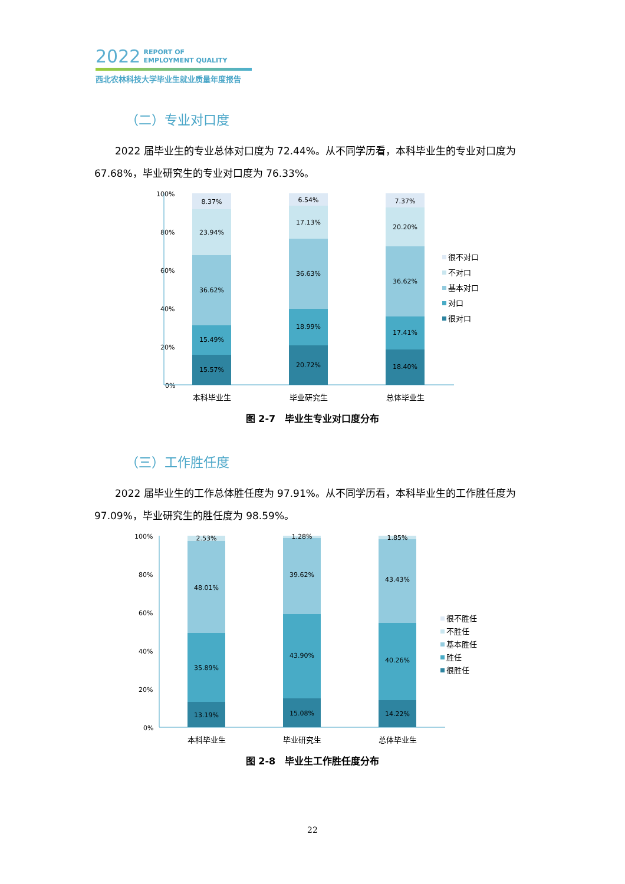2022 REPORT OF
EMPLOYMENT QUALITY
西北农林科技大学毕业生就业质量年度报告
（二）专业对口度
2022 届毕业生的专业总体对口度为 72.44%。从不同学历看，本科毕业生的专业对口度为67.68%，毕业研究生的专业对口度为 76.33%。
100%
80%
60%
40%
20%
0%
8.37%
23.94%
36.62%
15.49%
15.57%
本科毕业生
6.54%
17.13%
36.63%
18.99%
20.72%
毕业研究生
7.37%
20.20%
36.62%
17.41%
18.40%
总体毕业生
很不对口
不对口
基本对口
对口
很对口
图 2-7　毕业生专业对口度分布
（三）工作胜任度
2022 届毕业生的工作总体胜任度为 97.91%。从不同学历看，本科毕业生的工作胜任度为97.09%，毕业研究生的胜任度为 98.59%。
100%
80%
60%
40%
20%
0%
2.53%
48.01%
35.89%
13.19%
本科毕业生
1.28%
39.62%
43.90%
15.08%
毕业研究生
1.85%
43.43%
40.26%
14.22%
总体毕业生
很不胜任
不胜任
基本胜任
胜任
很胜任
图 2-8　毕业生工作胜任度分布
22